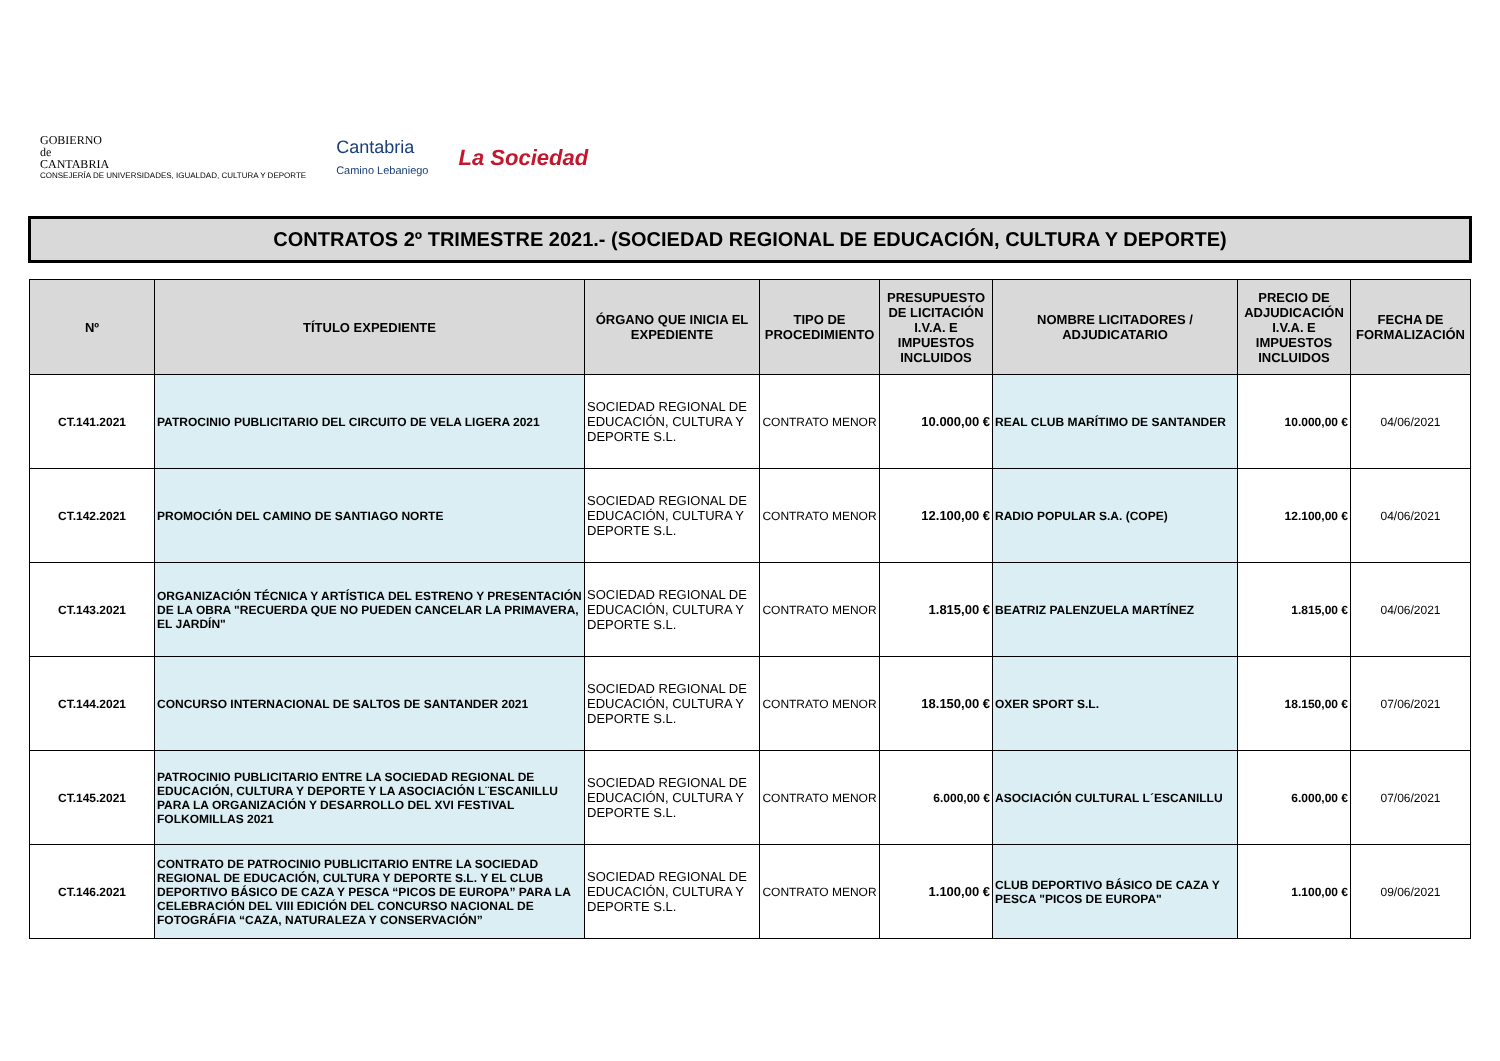GOBIERNO
de
CANTABRIA
CONSEJERÍA DE UNIVERSIDADES, IGUALDAD, CULTURA Y DEPORTE
Cantabria
Camino Lebaniego
La Sociedad
CONTRATOS 2º TRIMESTRE 2021.- (SOCIEDAD REGIONAL DE EDUCACIÓN, CULTURA Y DEPORTE)
| Nº | TÍTULO EXPEDIENTE | ÓRGANO QUE INICIA EL EXPEDIENTE | TIPO DE PROCEDIMIENTO | PRESUPUESTO DE LICITACIÓN I.V.A. E IMPUESTOS INCLUIDOS | NOMBRE LICITADORES / ADJUDICATARIO | PRECIO DE ADJUDICACIÓN I.V.A. E IMPUESTOS INCLUIDOS | FECHA DE FORMALIZACIÓN |
| --- | --- | --- | --- | --- | --- | --- | --- |
| CT.141.2021 | PATROCINIO PUBLICITARIO DEL CIRCUITO DE VELA LIGERA 2021 | SOCIEDAD REGIONAL DE EDUCACIÓN, CULTURA Y DEPORTE S.L. | CONTRATO MENOR | 10.000,00 € | REAL CLUB MARÍTIMO DE SANTANDER | 10.000,00 € | 04/06/2021 |
| CT.142.2021 | PROMOCIÓN DEL CAMINO DE SANTIAGO NORTE | SOCIEDAD REGIONAL DE EDUCACIÓN, CULTURA Y DEPORTE S.L. | CONTRATO MENOR | 12.100,00 € | RADIO POPULAR S.A. (COPE) | 12.100,00 € | 04/06/2021 |
| CT.143.2021 | ORGANIZACIÓN TÉCNICA Y ARTÍSTICA DEL ESTRENO Y PRESENTACIÓN DE LA OBRA "RECUERDA QUE NO PUEDEN CANCELAR LA PRIMAVERA, EL JARDÍN" | SOCIEDAD REGIONAL DE EDUCACIÓN, CULTURA Y DEPORTE S.L. | CONTRATO MENOR | 1.815,00 € | BEATRIZ PALENZUELA MARTÍNEZ | 1.815,00 € | 04/06/2021 |
| CT.144.2021 | CONCURSO INTERNACIONAL DE SALTOS DE SANTANDER 2021 | SOCIEDAD REGIONAL DE EDUCACIÓN, CULTURA Y DEPORTE S.L. | CONTRATO MENOR | 18.150,00 € | OXER SPORT S.L. | 18.150,00 € | 07/06/2021 |
| CT.145.2021 | PATROCINIO PUBLICITARIO ENTRE LA SOCIEDAD REGIONAL DE EDUCACIÓN, CULTURA Y DEPORTE Y LA ASOCIACIÓN L¨ESCANILLU PARA LA ORGANIZACIÓN Y DESARROLLO DEL XVI FESTIVAL FOLKOMILLAS 2021 | SOCIEDAD REGIONAL DE EDUCACIÓN, CULTURA Y DEPORTE S.L. | CONTRATO MENOR | 6.000,00 € | ASOCIACIÓN CULTURAL L´ESCANILLU | 6.000,00 € | 07/06/2021 |
| CT.146.2021 | CONTRATO DE PATROCINIO PUBLICITARIO ENTRE LA SOCIEDAD REGIONAL DE EDUCACIÓN, CULTURA Y DEPORTE S.L. Y EL CLUB DEPORTIVO BÁSICO DE CAZA Y PESCA “PICOS DE EUROPA” PARA LA CELEBRACIÓN DEL VIII EDICIÓN DEL CONCURSO NACIONAL DE FOTOGRÁFIA “CAZA, NATURALEZA Y CONSERVACIÓN” | SOCIEDAD REGIONAL DE EDUCACIÓN, CULTURA Y DEPORTE S.L. | CONTRATO MENOR | 1.100,00 € | CLUB DEPORTIVO BÁSICO DE CAZA Y PESCA "PICOS DE EUROPA" | 1.100,00 € | 09/06/2021 |